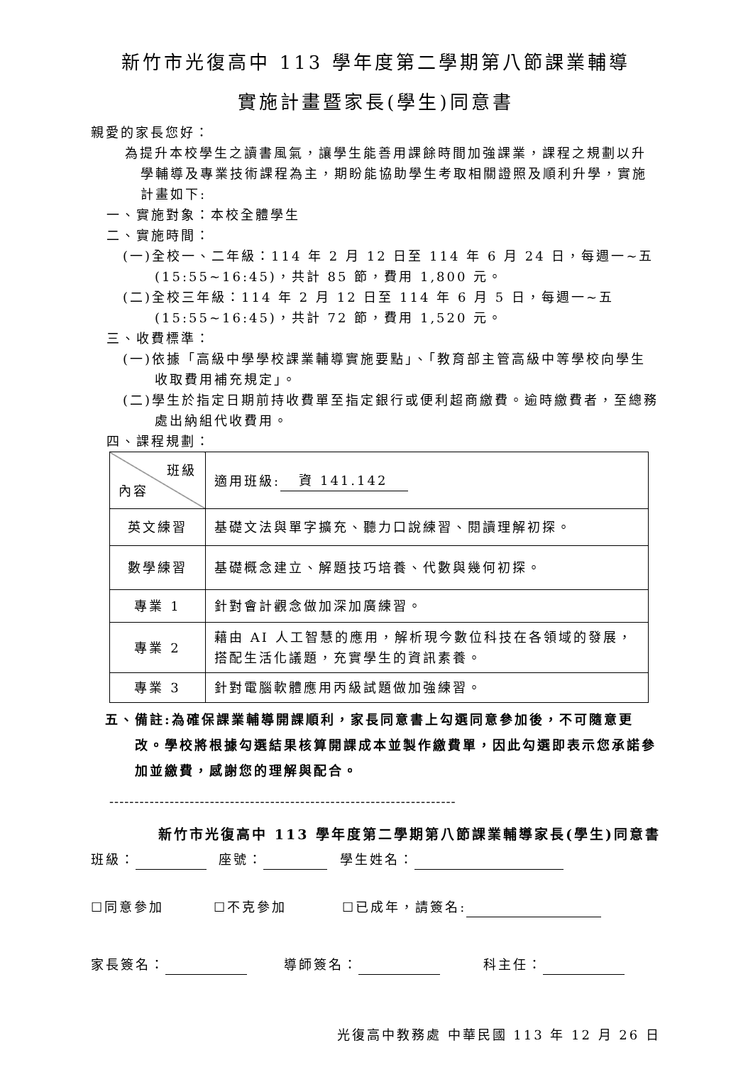新竹市光復高中 113 學年度第二學期第八節課業輔導
實施計畫暨家長(學生)同意書
親愛的家長您好：
為提升本校學生之讀書風氣，讓學生能善用課餘時間加強課業，課程之規劃以升學輔導及專業技術課程為主，期盼能協助學生考取相關證照及順利升學，實施計畫如下:
一、實施對象：本校全體學生
二、實施時間：
(一)全校一、二年級：114 年 2 月 12 日至 114 年 6 月 24 日，每週一~五(15:55~16:45)，共計 85 節，費用 1,800 元。
(二)全校三年級：114 年 2 月 12 日至 114 年 6 月 5 日，每週一~五(15:55~16:45)，共計 72 節，費用 1,520 元。
三、收費標準：
(一)依據「高級中學學校課業輔導實施要點」、「教育部主管高級中等學校向學生收取費用補充規定」。
(二)學生於指定日期前持收費單至指定銀行或便利超商繳費。逾時繳費者，至總務處出納組代收費用。
四、課程規劃：
| 班級 內容 | 適用班級: 資 141.142 |
| 英文練習 | 基礎文法與單字擴充、聽力口說練習、閱讀理解初探。 |
| 數學練習 | 基礎概念建立、解題技巧培養、代數與幾何初探。 |
| 專業 1 | 針對會計觀念做加深加廣練習。 |
| 專業 2 | 藉由 AI 人工智慧的應用，解析現今數位科技在各領域的發展，搭配生活化議題，充實學生的資訊素養。 |
| 專業 3 | 針對電腦軟體應用丙級試題做加強練習。 |
五、備註:為確保課業輔導開課順利，家長同意書上勾選同意參加後，不可隨意更改。學校將根據勾選結果核算開課成本並製作繳費單，因此勾選即表示您承諾參加並繳費，感謝您的理解與配合。
---------------------------------------------------------------------
新竹市光復高中 113 學年度第二學期第八節課業輔導家長(學生)同意書
班級： 座號： 學生姓名：
☐同意參加 ☐不克參加 ☐已成年，請簽名:
家長簽名： 導師簽名： 科主任：
光復高中教務處 中華民國 113 年 12 月 26 日